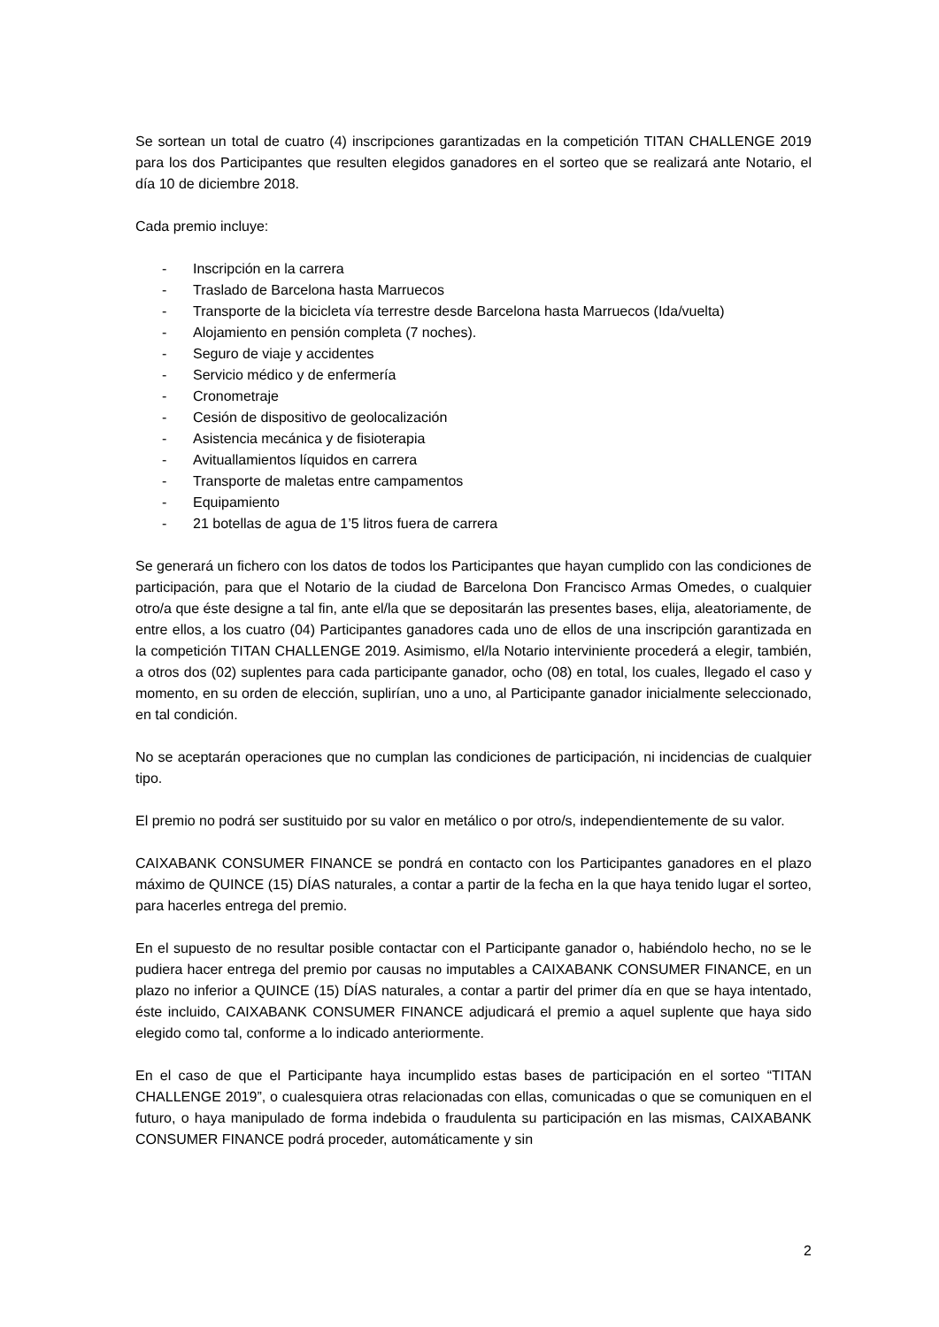Se sortean un total de cuatro (4) inscripciones garantizadas en la competición TITAN CHALLENGE 2019 para los dos Participantes que resulten elegidos ganadores en el sorteo que se realizará ante Notario, el día 10 de diciembre 2018.
Cada premio incluye:
- Inscripción en la carrera
- Traslado de Barcelona hasta Marruecos
- Transporte de la bicicleta vía terrestre desde Barcelona hasta Marruecos (Ida/vuelta)
- Alojamiento en pensión completa (7 noches).
- Seguro de viaje y accidentes
- Servicio médico y de enfermería
- Cronometraje
- Cesión de dispositivo de geolocalización
- Asistencia mecánica y de fisioterapia
- Avituallamientos líquidos en carrera
- Transporte de maletas entre campamentos
- Equipamiento
- 21 botellas de agua de 1’5 litros fuera de carrera
Se generará un fichero con los datos de todos los Participantes que hayan cumplido con las condiciones de participación, para que el Notario de la ciudad de Barcelona Don Francisco Armas Omedes, o cualquier otro/a que éste designe a tal fin, ante el/la que se depositarán las presentes bases, elija, aleatoriamente, de entre ellos, a los cuatro (04) Participantes ganadores cada uno de ellos de una inscripción garantizada en la competición TITAN CHALLENGE 2019. Asimismo, el/la Notario interviniente procederá a elegir, también, a otros dos (02) suplentes para cada participante ganador, ocho (08) en total, los cuales, llegado el caso y momento, en su orden de elección, suplirían, uno a uno, al Participante ganador inicialmente seleccionado, en tal condición.
No se aceptarán operaciones que no cumplan las condiciones de participación, ni incidencias de cualquier tipo.
El premio no podrá ser sustituido por su valor en metálico o por otro/s, independientemente de su valor.
CAIXABANK CONSUMER FINANCE se pondrá en contacto con los Participantes ganadores en el plazo máximo de QUINCE (15) DÍAS naturales, a contar a partir de la fecha en la que haya tenido lugar el sorteo, para hacerles entrega del premio.
En el supuesto de no resultar posible contactar con el Participante ganador o, habiéndolo hecho, no se le pudiera hacer entrega del premio por causas no imputables a CAIXABANK CONSUMER FINANCE, en un plazo no inferior a QUINCE (15) DÍAS naturales, a contar a partir del primer día en que se haya intentado, éste incluido, CAIXABANK CONSUMER FINANCE adjudicará el premio a aquel suplente que haya sido elegido como tal, conforme a lo indicado anteriormente.
En el caso de que el Participante haya incumplido estas bases de participación en el sorteo “TITAN CHALLENGE 2019”, o cualesquiera otras relacionadas con ellas, comunicadas o que se comuniquen en el futuro, o haya manipulado de forma indebida o fraudulenta su participación en las mismas, CAIXABANK CONSUMER FINANCE podrá proceder, automáticamente y sin
2